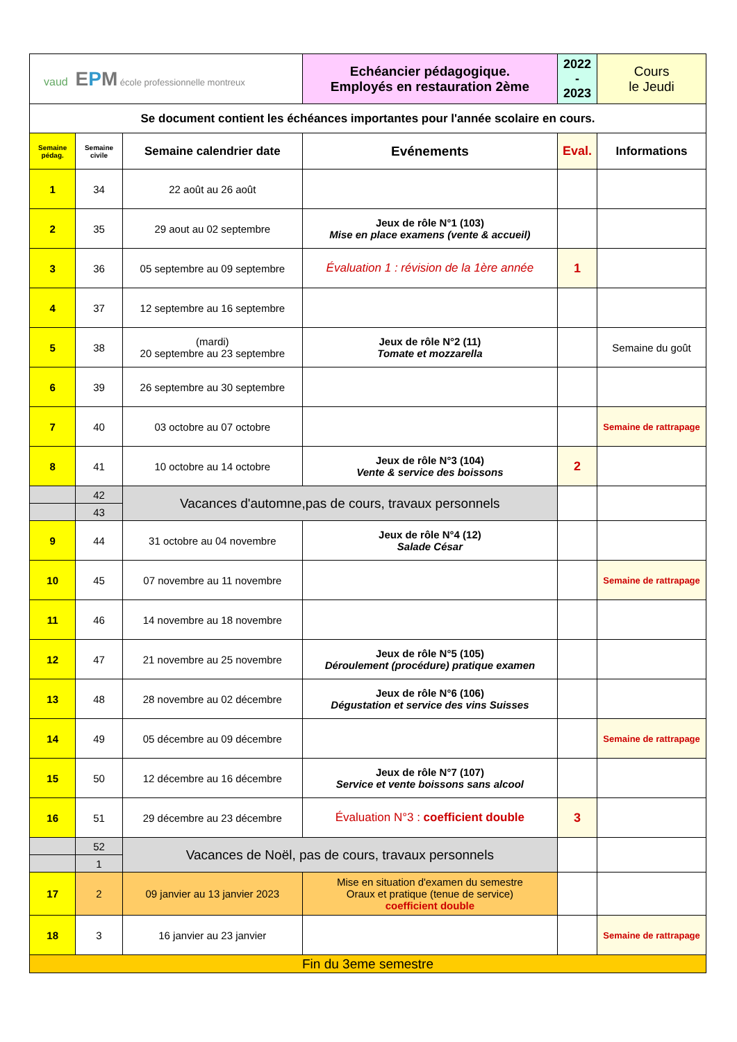| vaud E P M école professionnelle montreux | | | Echéancier pédagogique. Employés en restauration 2ème | 2022 - 2023 | Cours le Jeudi |
| Se document contient les échéances importantes pour l'année scolaire en cours. | | | | | |
| Semaine pédag. | Semaine civile | Semaine calendrier date | Evénements | Eval. | Informations |
| 1 | 34 | 22 août au 26 août | | | |
| 2 | 35 | 29 aout au 02 septembre | Jeux de rôle N°1 (103) Mise en place examens (vente & accueil) | | |
| 3 | 36 | 05 septembre au 09 septembre | Évaluation 1 : révision de la 1ère année | 1 | |
| 4 | 37 | 12 septembre au 16 septembre | | | |
| 5 | 38 | (mardi) 20 septembre au 23 septembre | Jeux de rôle N°2 (11) Tomate et mozzarella | | Semaine du goût |
| 6 | 39 | 26 septembre au 30 septembre | | | |
| 7 | 40 | 03 octobre au 07 octobre | | | Semaine de rattrapage |
| 8 | 41 | 10 octobre au 14 octobre | Jeux de rôle N°3 (104) Vente & service des boissons | 2 | |
| | 42 | Vacances d'automne,pas de cours, travaux personnels | | | |
| | 43 | | | | |
| 9 | 44 | 31 octobre au 04 novembre | Jeux de rôle N°4 (12) Salade César | | |
| 10 | 45 | 07 novembre au 11 novembre | | | Semaine de rattrapage |
| 11 | 46 | 14 novembre au 18 novembre | | | |
| 12 | 47 | 21 novembre au 25 novembre | Jeux de rôle N°5 (105) Déroulement (procédure) pratique examen | | |
| 13 | 48 | 28 novembre au 02 décembre | Jeux de rôle N°6 (106) Dégustation et service des vins Suisses | | |
| 14 | 49 | 05 décembre au 09 décembre | | | Semaine de rattrapage |
| 15 | 50 | 12 décembre au 16 décembre | Jeux de rôle N°7 (107) Service et vente boissons sans alcool | | |
| 16 | 51 | 29 décembre au 23 décembre | Évaluation N°3 : coefficient double | 3 | |
| | 52 | Vacances de Noël, pas de cours, travaux personnels | | | |
| | 1 | | | | |
| 17 | 2 | 09 janvier au 13 janvier 2023 | Mise en situation d'examen du semestre Oraux et pratique (tenue de service) coefficient double | | |
| 18 | 3 | 16 janvier au 23 janvier | | | Semaine de rattrapage |
| Fin du 3eme semestre | | | | | |